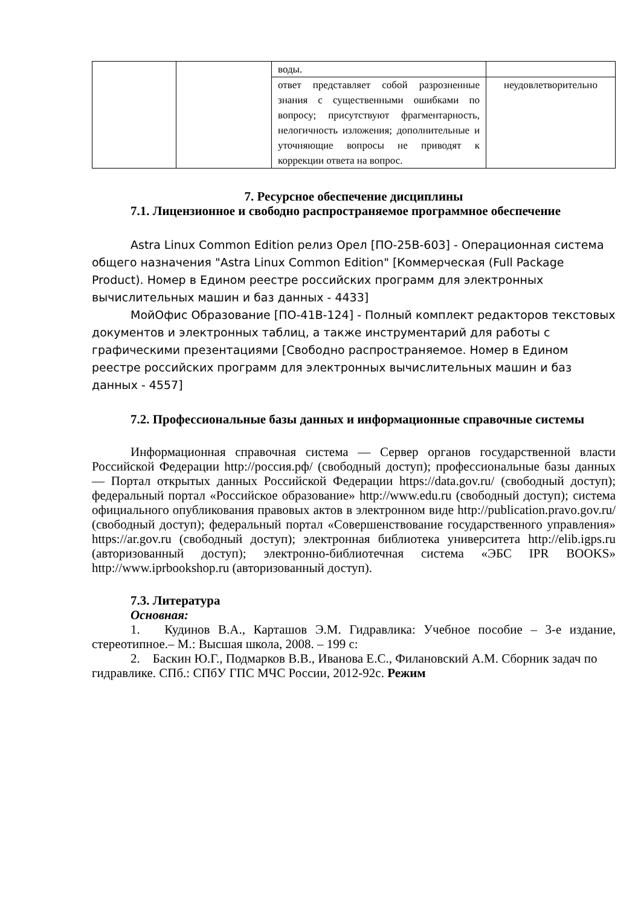| | | воды. | |
| | | ответ представляет собой разрозненные знания с существенными ошибками по вопросу; присутствуют фрагментарность, нелогичность изложения; дополнительные и уточняющие вопросы не приводят к коррекции ответа на вопрос. | неудовлетворительно |
7. Ресурсное обеспечение дисциплины
7.1. Лицензионное и свободно распространяемое программное обеспечение
Astra Linux Common Edition релиз Орел [ПО-25В-603] - Операционная система общего назначения "Astra Linux Common Edition" [Коммерческая (Full Package Product). Номер в Едином реестре российских программ для электронных вычислительных машин и баз данных - 4433]
МойОфис Образование [ПО-41В-124] - Полный комплект редакторов текстовых документов и электронных таблиц, а также инструментарий для работы с графическими презентациями [Свободно распространяемое. Номер в Едином реестре российских программ для электронных вычислительных машин и баз данных - 4557]
7.2. Профессиональные базы данных и информационные справочные системы
Информационная справочная система — Сервер органов государственной власти Российской Федерации http://россия.рф/ (свободный доступ); профессиональные базы данных — Портал открытых данных Российской Федерации https://data.gov.ru/ (свободный доступ); федеральный портал «Российское образование» http://www.edu.ru (свободный доступ); система официального опубликования правовых актов в электронном виде http://publication.pravo.gov.ru/ (свободный доступ); федеральный портал «Совершенствование государственного управления» https://ar.gov.ru (свободный доступ); электронная библиотека университета http://elib.igps.ru (авторизованный доступ); электронно-библиотечная система «ЭБС IPR BOOKS» http://www.iprbookshop.ru (авторизованный доступ).
7.3. Литература
Основная:
1. Кудинов В.А., Карташов Э.М. Гидравлика: Учебное пособие – 3-е издание, стереотипное.– М.: Высшая школа, 2008. – 199 с:
2. Баскин Ю.Г., Подмарков В.В., Иванова Е.С., Филановский А.М. Сборник задач по гидравлике. СПб.: СПбУ ГПС МЧС России, 2012-92с. Режим